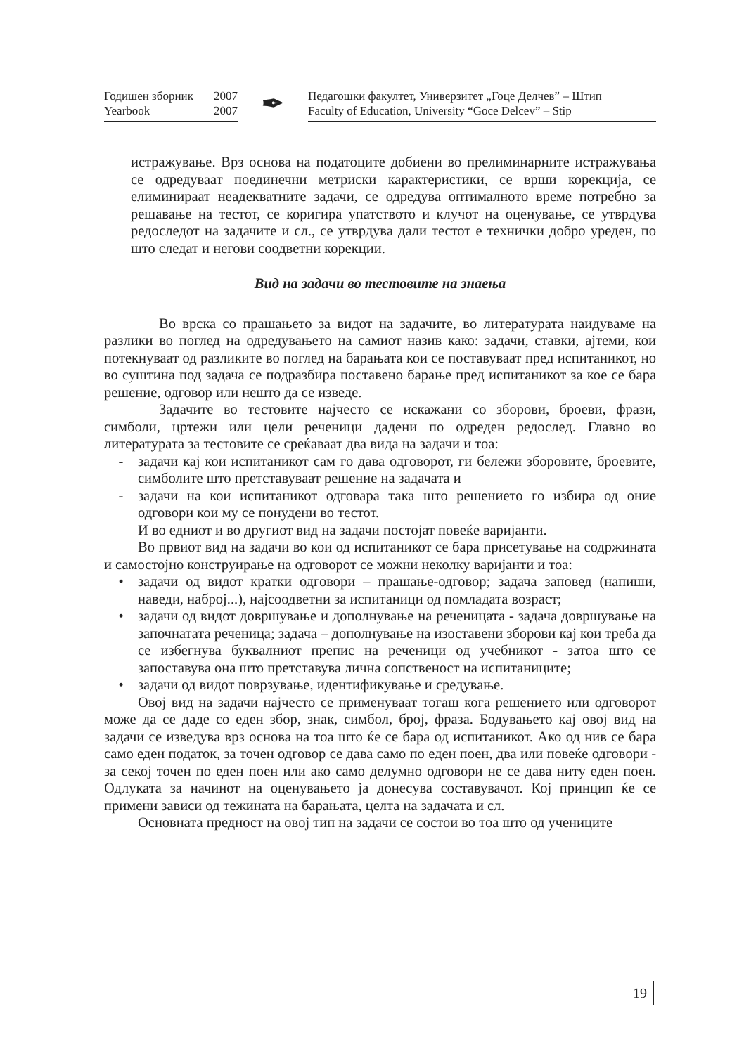Годишен зборник 2007
Yearbook 2007
✒
Педагошки факултет, Универзитет „Гоце Делчев” – Штип
Faculty of Education, University “Goce Delcev” – Stip
истражување. Врз основа на податоците добиени во прелиминарните истражувања се одредуваат поединечни метриски карактеристики, се врши корекција, се елиминираат неадекватните задачи, се одредува оптималното време потребно за решавање на тестот, се коригира упатството и клучот на оценување, се утврдува редоследот на задачите и сл., се утврдува дали тестот е технички добро уреден, по што следат и негови соодветни корекции.
Вид на задачи во тестовите на знаења
Во врска со прашањето за видот на задачите, во литературата наидуваме на разлики во поглед на одредувањето на самиот назив како: задачи, ставки, ајтеми, кои потекнуваат од разликите во поглед на барањата кои се поставуваат пред испитаникот, но во суштина под задача се подразбира поставено барање пред испитаникот за кое се бара решение, одговор или нешто да се изведе.
Задачите во тестовите најчесто се искажани со зборови, броеви, фрази, симболи, цртежи или цели реченици дадени по одреден редослед. Главно во литературата за тестовите се среќаваат два вида на задачи и тоа:
- задачи кај кои испитаникот сам го дава одговорот, ги бележи зборовите, броевите, симболите што претставуваат решение на задачата и
- задачи на кои испитаникот одговара така што решението го избира од оние одговори кои му се понудени во тестот.
И во едниот и во другиот вид на задачи постојат повеќе варијанти.
Во првиот вид на задачи во кои од испитаникот се бара присетување на содржината и самостојно конструирање на одговорот се можни неколку варијанти и тоа:
• задачи од видот кратки одговори – прашање-одговор; задача заповед (напиши, наведи, наброј...), најсоодветни за испитаници од помладата возраст;
• задачи од видот довршување и дополнување на реченицата - задача довршување на започнатата реченица; задача – дополнување на изоставени зборови кај кои треба да се избегнува буквалниот препис на реченици од учебникот - затоа што се запоставува она што претставува лична сопственост на испитаниците;
• задачи од видот поврзување, идентификување и средување.
Овој вид на задачи најчесто се применуваат тогаш кога решението или одговорот може да се даде со еден збор, знак, симбол, број, фраза. Бодувањето кај овој вид на задачи се изведува врз основа на тоа што ќе се бара од испитаникот. Ако од нив се бара само еден податок, за точен одговор се дава само по еден поен, два или повеќе одговори - за секој точен по еден поен или ако само делумно одговори не се дава ниту еден поен. Одлуката за начинот на оценувањето ја донесува составувачот. Кој принцип ќе се примени зависи од тежината на барањата, целта на задачата и сл.
Основната предност на овој тип на задачи се состои во тоа што од учениците
19